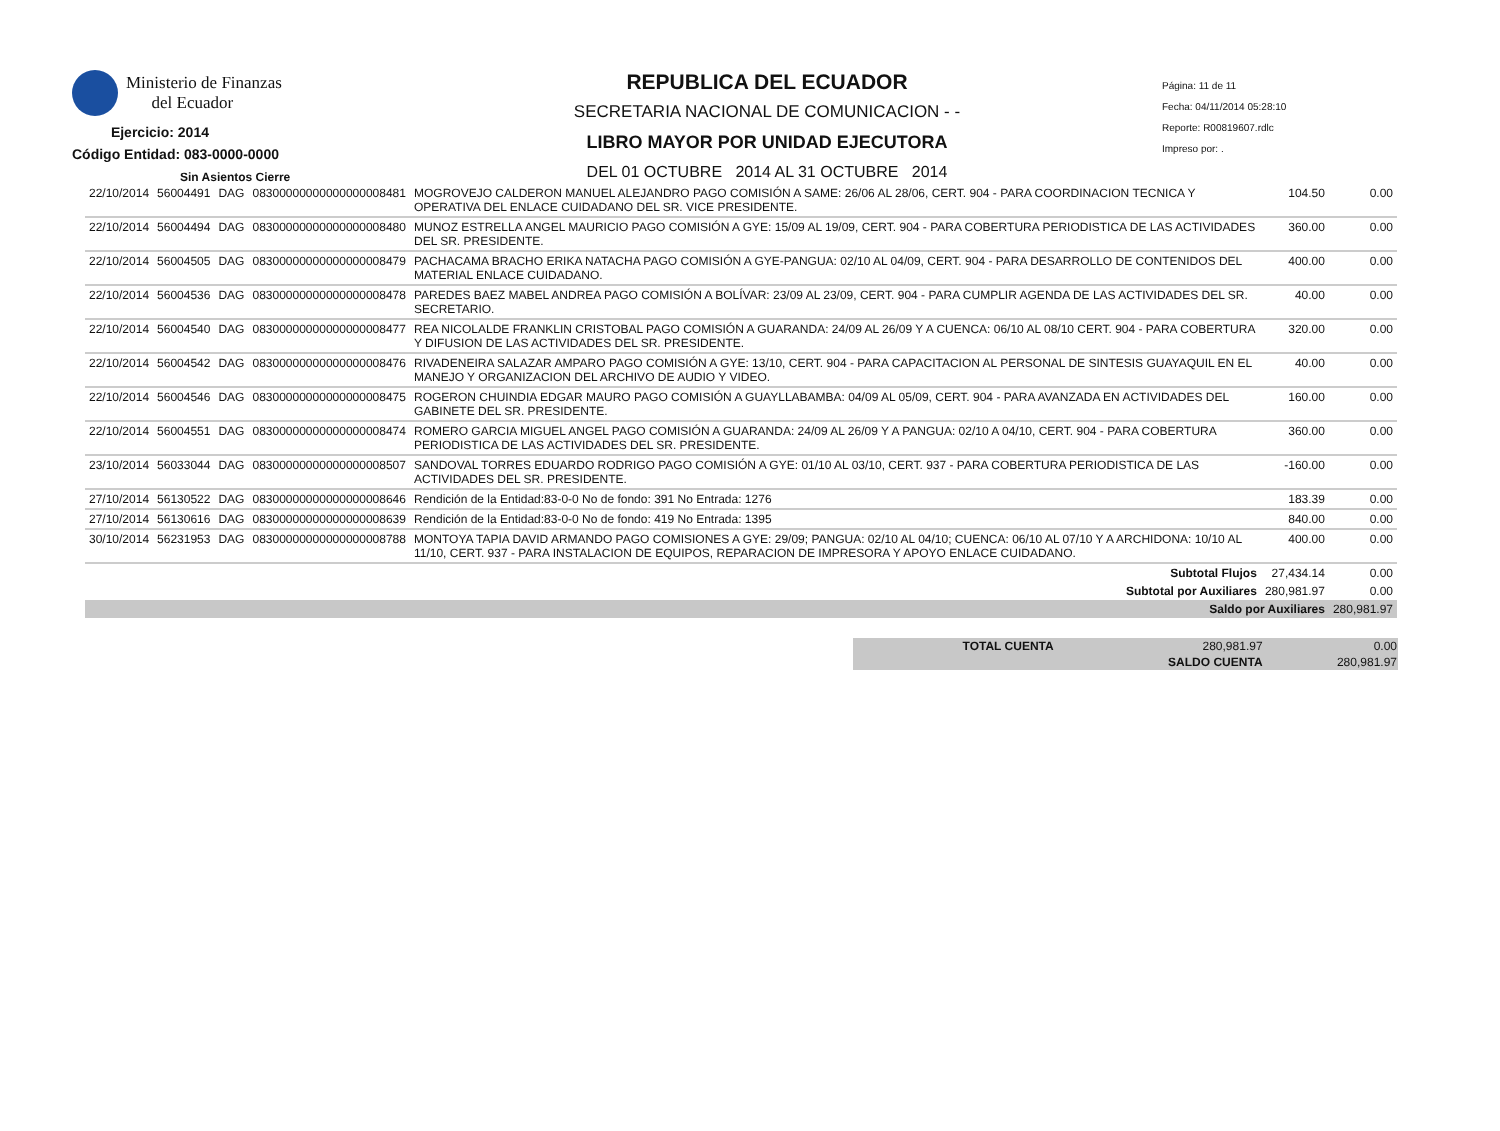Ministerio de Finanzas
del Ecuador
Ejercicio: 2014
Código Entidad: 083-0000-0000
Sin Asientos Cierre
REPUBLICA DEL ECUADOR
SECRETARIA NACIONAL DE COMUNICACION - -
LIBRO MAYOR POR UNIDAD EJECUTORA
DEL 01 OCTUBRE 2014 AL 31 OCTUBRE 2014
Página: 11 de 11
Fecha: 04/11/2014 05:28:10
Reporte: R00819607.rdlc
Impreso por: .
| 22/10/2014 | 56004491 | DAG | 08300000000000000008481 | MOGROVEJO CALDERON MANUEL ALEJANDRO PAGO COMISIÓN A SAME: 26/06 AL 28/06, CERT. 904 - PARA COORDINACION TECNICA Y OPERATIVA DEL ENLACE CUIDADANO DEL SR. VICE PRESIDENTE. | 104.50 | 0.00 |
| 22/10/2014 | 56004494 | DAG | 08300000000000000008480 | MUNOZ ESTRELLA ANGEL MAURICIO PAGO COMISIÓN A GYE: 15/09 AL 19/09, CERT. 904 - PARA COBERTURA PERIODISTICA DE LAS ACTIVIDADES DEL SR. PRESIDENTE. | 360.00 | 0.00 |
| 22/10/2014 | 56004505 | DAG | 08300000000000000008479 | PACHACAMA BRACHO ERIKA NATACHA PAGO COMISIÓN A GYE-PANGUA: 02/10 AL 04/09, CERT. 904 - PARA DESARROLLO DE CONTENIDOS DEL MATERIAL ENLACE CUIDADANO. | 400.00 | 0.00 |
| 22/10/2014 | 56004536 | DAG | 08300000000000000008478 | PAREDES BAEZ MABEL ANDREA PAGO COMISIÓN A BOLÍVAR: 23/09 AL 23/09, CERT. 904 - PARA CUMPLIR AGENDA DE LAS ACTIVIDADES DEL SR. SECRETARIO. | 40.00 | 0.00 |
| 22/10/2014 | 56004540 | DAG | 08300000000000000008477 | REA NICOLALDE FRANKLIN CRISTOBAL PAGO COMISIÓN A GUARANDA: 24/09 AL 26/09 Y A CUENCA: 06/10 AL 08/10 CERT. 904 - PARA COBERTURA Y DIFUSION DE LAS ACTIVIDADES DEL SR. PRESIDENTE. | 320.00 | 0.00 |
| 22/10/2014 | 56004542 | DAG | 08300000000000000008476 | RIVADENEIRA SALAZAR AMPARO PAGO COMISIÓN A GYE: 13/10, CERT. 904 - PARA CAPACITACION AL PERSONAL DE SINTESIS GUAYAQUIL EN EL MANEJO Y ORGANIZACION DEL ARCHIVO DE AUDIO Y VIDEO. | 40.00 | 0.00 |
| 22/10/2014 | 56004546 | DAG | 08300000000000000008475 | ROGERON CHUINDIA EDGAR MAURO PAGO COMISIÓN A GUAYLLABAMBA: 04/09 AL 05/09, CERT. 904 - PARA AVANZADA EN ACTIVIDADES DEL GABINETE DEL SR. PRESIDENTE. | 160.00 | 0.00 |
| 22/10/2014 | 56004551 | DAG | 08300000000000000008474 | ROMERO GARCIA MIGUEL ANGEL PAGO COMISIÓN A GUARANDA: 24/09 AL 26/09 Y A PANGUA: 02/10 A 04/10, CERT. 904 - PARA COBERTURA PERIODISTICA DE LAS ACTIVIDADES DEL SR. PRESIDENTE. | 360.00 | 0.00 |
| 23/10/2014 | 56033044 | DAG | 08300000000000000008507 | SANDOVAL TORRES EDUARDO RODRIGO PAGO COMISIÓN A GYE: 01/10 AL 03/10, CERT. 937 - PARA COBERTURA PERIODISTICA DE LAS ACTIVIDADES DEL SR. PRESIDENTE. | -160.00 | 0.00 |
| 27/10/2014 | 56130522 | DAG | 08300000000000000008646 | Rendición de la Entidad:83-0-0 No de fondo: 391 No Entrada: 1276 | 183.39 | 0.00 |
| 27/10/2014 | 56130616 | DAG | 08300000000000000008639 | Rendición de la Entidad:83-0-0 No de fondo: 419 No Entrada: 1395 | 840.00 | 0.00 |
| 30/10/2014 | 56231953 | DAG | 08300000000000000008788 | MONTOYA TAPIA DAVID ARMANDO PAGO COMISIONES A GYE: 29/09; PANGUA: 02/10 AL 04/10; CUENCA: 06/10 AL 07/10 Y A ARCHIDONA: 10/10 AL 11/10, CERT. 937 - PARA INSTALACION DE EQUIPOS, REPARACION DE IMPRESORA Y APOYO ENLACE CUIDADANO. | 400.00 | 0.00 |
| Subtotal Flujos | | | | | 27,434.14 | 0.00 |
| Subtotal por Auxiliares | | | | | 280,981.97 | 0.00 |
| Saldo por Auxiliares | | | | | | 280,981.97 |
| TOTAL CUENTA | 280,981.97 | 0.00 |
| | SALDO CUENTA | 280,981.97 |